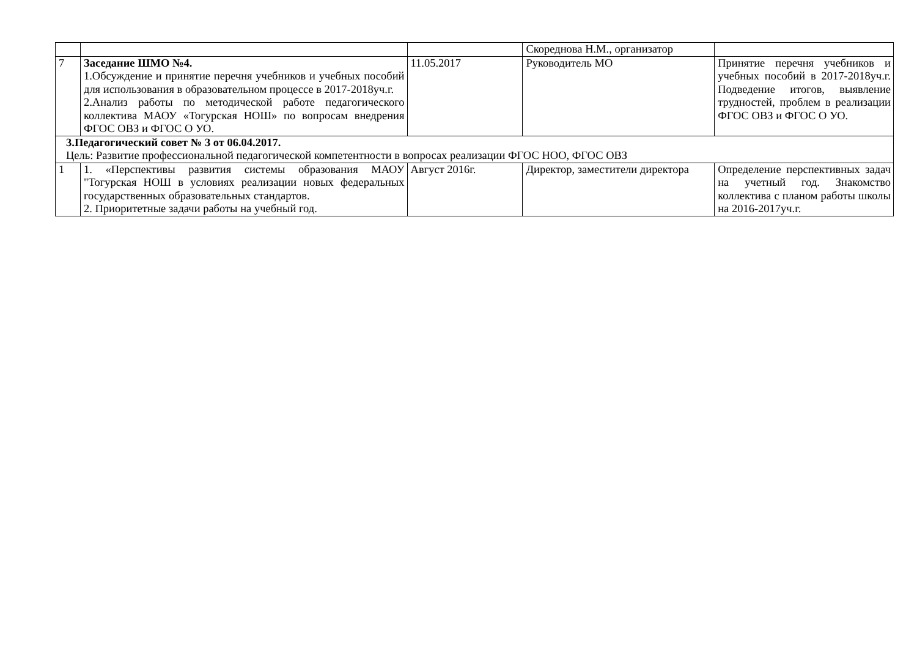| | | | Скореднова Н.М., организатор | |
| 7 | Заседание ШМО №4. 1.Обсуждение и принятие перечня учебников и учебных пособий для использования в образовательном процессе в 2017-2018уч.г. 2.Анализ работы по методической работе педагогического коллектива МАОУ «Тогурская НОШ» по вопросам внедрения ФГОС ОВЗ и ФГОС О УО. | 11.05.2017 | Руководитель МО | Принятие перечня учебников и учебных пособий в 2017-2018уч.г. Подведение итогов, выявление трудностей, проблем в реализации ФГОС ОВЗ и ФГОС О УО. |
| 3.Педагогический совет № 3 от 06.04.2017. Цель: Развитие профессиональной педагогической компетентности в вопросах реализации ФГОС НОО, ФГОС ОВЗ | | | | |
| 1 | 1. «Перспективы развития системы образования МАОУ "Тогурская НОШ в условиях реализации новых федеральных государственных образовательных стандартов. 2. Приоритетные задачи работы на учебный год. | Август 2016г. | Директор, заместители директора | Определение перспективных задач на учетный год. Знакомство коллектива с планом работы школы на 2016-2017уч.г. |